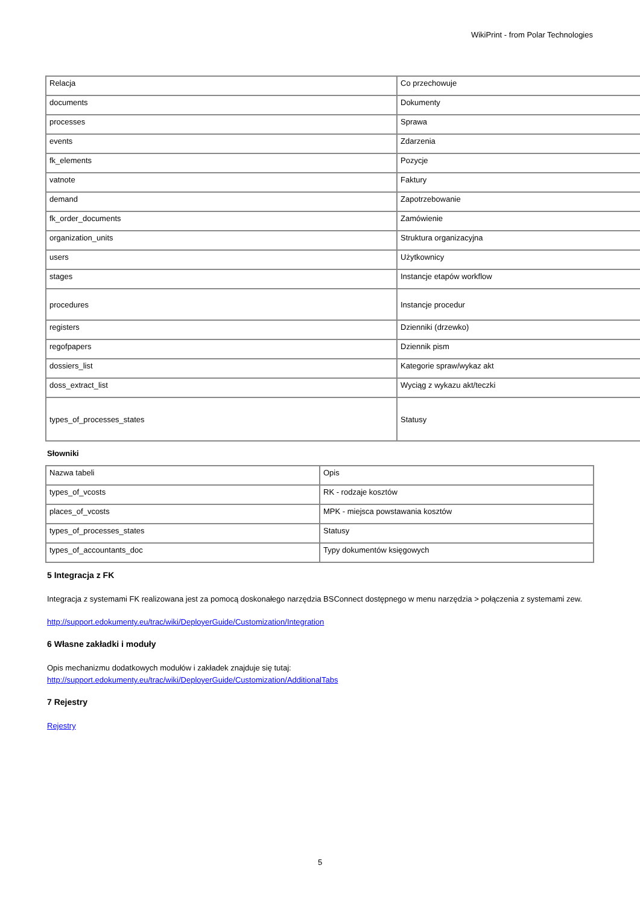WikiPrint - from Polar Technologies
| Relacja | Co przechowuje |
| documents | Dokumenty |
| processes | Sprawa |
| events | Zdarzenia |
| fk_elements | Pozycje |
| vatnote | Faktury |
| demand | Zapotrzebowanie |
| fk_order_documents | Zamówienie |
| organization_units | Struktura organizacyjna |
| users | Użytkownicy |
| stages | Instancje etapów workflow |
| procedures | Instancje procedur |
| registers | Dzienniki (drzewko) |
| regofpapers | Dziennik pism |
| dossiers_list | Kategorie spraw/wykaz akt |
| doss_extract_list | Wyciąg z wykazu akt/teczki |
| types_of_processes_states | Statusy |
Słowniki
| Nazwa tabeli | Opis |
| types_of_vcosts | RK - rodzaje kosztów |
| places_of_vcosts | MPK - miejsca powstawania kosztów |
| types_of_processes_states | Statusy |
| types_of_accountants_doc | Typy dokumentów księgowych |
5 Integracja z FK
Integracja z systemami FK realizowana jest za pomocą doskonałego narzędzia BSConnect dostępnego w menu narzędzia > połączenia z systemami zew.
http://support.edokumenty.eu/trac/wiki/DeployerGuide/Customization/Integration
6 Własne zakładki i moduły
Opis mechanizmu dodatkowych modułów i zakładek znajduje się tutaj:
http://support.edokumenty.eu/trac/wiki/DeployerGuide/Customization/AdditionalTabs
7 Rejestry
Rejestry
5